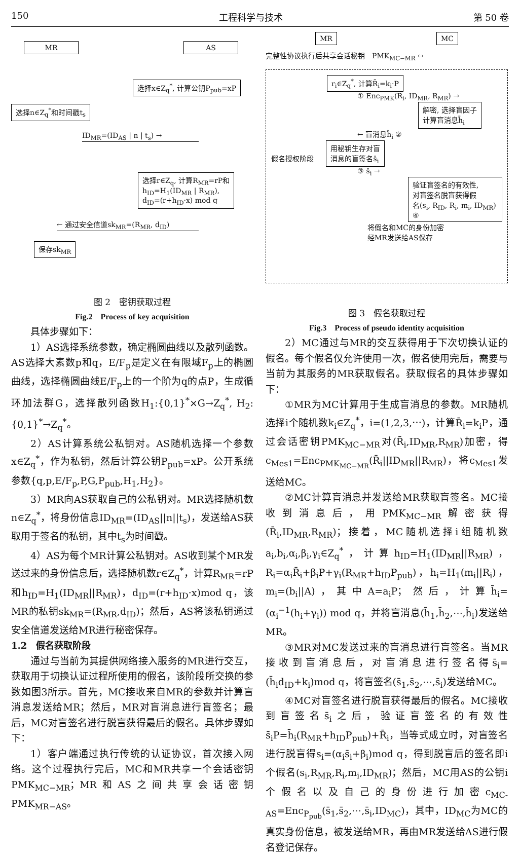150 工程科学与技术 第 50 卷
MR AS
选择x∈Z<sub>q</sub><sup>*</sup>, 计算公钥P<sub>pub</sub>=xP
选择n∈Z<sub>q</sub><sup>*</sup>和时间戳t<sub>s</sub>
ID<sub>MR</sub>=(ID<sub>AS</sub> | n | t<sub>s</sub>) →
选择r∈Z<sub>q</sub>, 计算R<sub>MR</sub>=rP和
h<sub>ID</sub>=H<sub>1</sub>(ID<sub>MR</sub> | R<sub>MR</sub>),
d<sub>ID</sub>=(r+h<sub>ID</sub>·x) mod q
← 通过安全信道sk<sub>MR</sub>=(R<sub>MR</sub>, d<sub>ID</sub>)
保存sk<sub>MR</sub>
图 2　密钥获取过程
Fig.2　Process of key acquisition
具体步骤如下：
1）AS选择系统参数，确定椭圆曲线以及散列函数。AS选择大素数p和q，E/F<sub>p</sub>是定义在有限域F<sub>p</sub>上的椭圆曲线，选择椭圆曲线E/F<sub>p</sub>上的一个阶为q的点P，生成循环加法群G，选择散列函数H<sub>1</sub>:{0,1}<sup>*</sup>×G→Z<sub>q</sub><sup>*</sup>, H<sub>2</sub>:{0,1}<sup>*</sup>→Z<sub>q</sub><sup>*</sup>。
2）AS计算系统公私钥对。AS随机选择一个参数x∈Z<sub>q</sub><sup>*</sup>，作为私钥，然后计算公钥P<sub>pub</sub>=xP。公开系统参数{q,p,E/F<sub>p</sub>,P,G,P<sub>pub</sub>,H<sub>1</sub>,H<sub>2</sub>}。
3）MR向AS获取自己的公私钥对。MR选择随机数n∈Z<sub>q</sub><sup>*</sup>，将身份信息ID<sub>MR</sub>=(ID<sub>AS</sub>||n||t<sub>s</sub>)，发送给AS获取用于签名的私钥，其中t<sub>s</sub>为时间戳。
4）AS为每个MR计算公私钥对。AS收到某个MR发送过来的身份信息后，选择随机数r∈Z<sub>q</sub><sup>*</sup>，计算R<sub>MR</sub>=rP和h<sub>ID</sub>=H<sub>1</sub>(ID<sub>MR</sub>||R<sub>MR</sub>)，d<sub>ID</sub>=(r+h<sub>ID</sub>·x)mod q，该MR的私钥sk<sub>MR</sub>=(R<sub>MR</sub>,d<sub>ID</sub>)；然后，AS将该私钥通过安全信道发送给MR进行秘密保存。
1.2　假名获取阶段
通过与当前为其提供网络接入服务的MR进行交互，获取用于切换认证过程所使用的假名，该阶段所交换的参数如图3所示。首先，MC接收来自MR的参数并计算盲消息发送给MR；然后，MR对盲消息进行盲签名；最后，MC对盲签名进行脱盲获得最后的假名。具体步骤如下：
1）客户端通过执行传统的认证协议，首次接入网络。这个过程执行完后，MC和MR共享一个会话密钥PMK<sub>MC−MR</sub>；MR和AS之间共享会话密钥PMK<sub>MR−AS</sub>。
MR MC
完整性协议执行后共享会话秘钥　PMK<sub>MC−MR</sub> ↔
r<sub>i</sub>∈Z<sub>q</sub><sup>*</sup>, 计算R̄<sub>i</sub>=k<sub>i</sub>·P
① Enc<sub>PMK</sub>(R̄<sub>i</sub>, ID<sub>MR</sub>, R<sub>MR</sub>) →
解密, 选择盲因子
计算盲消息h̄<sub>i</sub>
← 盲消息h̄<sub>i</sub> ②
假名授权阶段 用秘钥生存对盲
消息的盲签名s̄<sub>i</sub>
③ s̄<sub>i</sub> →
验证盲签名的有效性,
对盲签名脱盲获得假
名(s<sub>i</sub>, R<sub>ID</sub>, R<sub>i</sub>, m<sub>i</sub>, ID<sub>MR</sub>) ④
将假名和MC的身份加密
经MR发送给AS保存
图 3　假名获取过程
Fig.3　Process of pseudo identity acquisition
2）MC通过与MR的交互获得用于下次切换认证的假名。每个假名仅允许使用一次，假名使用完后，需要与当前为其服务的MR获取假名。获取假名的具体步骤如下：
①MR为MC计算用于生成盲消息的参数。MR随机选择i个随机数k<sub>i</sub>∈Z<sub>q</sub><sup>*</sup>，i=(1,2,3,⋯)，计算R̄<sub>i</sub>=k<sub>i</sub>P，通过会话密钥PMK<sub>MC−MR</sub>对(R̄<sub>i</sub>,ID<sub>MR</sub>,R<sub>MR</sub>)加密，得c<sub>Mes1</sub>=Enc<sub>PMK<sub>MC−MR</sub></sub>(R̄<sub>i</sub>||ID<sub>MR</sub>||R<sub>MR</sub>)，将c<sub>Mes1</sub>发送给MC。
②MC计算盲消息并发送给MR获取盲签名。MC接收到消息后，用PMK<sub>MC−MR</sub>解密获得(R̄<sub>i</sub>,ID<sub>MR</sub>,R<sub>MR</sub>)；接着，MC随机选择i组随机数a<sub>i</sub>,b<sub>i</sub>,α<sub>i</sub>,β<sub>i</sub>,γ<sub>i</sub>∈Z<sub>q</sub><sup>*</sup>，计算h<sub>ID</sub>=H<sub>1</sub>(ID<sub>MR</sub>||R<sub>MR</sub>)，R<sub>i</sub>=α<sub>i</sub>R̄<sub>i</sub>+β<sub>i</sub>P+γ<sub>i</sub>(R<sub>MR</sub>+h<sub>ID</sub>P<sub>pub</sub>)，h<sub>i</sub>=H<sub>1</sub>(m<sub>i</sub>||R<sub>i</sub>)，m<sub>i</sub>=(b<sub>i</sub>||A)，其中A=a<sub>i</sub>P；然后，计算h̄<sub>i</sub>=(α<sub>i</sub><sup>−1</sup>(h<sub>i</sub>+γ<sub>i</sub>)) mod q，并将盲消息(h̄<sub>1</sub>,h̄<sub>2</sub>,⋯,h̄<sub>i</sub>)发送给MR。
③MR对MC发送过来的盲消息进行盲签名。当MR接收到盲消息后，对盲消息进行签名得s̄<sub>i</sub>=(h̄<sub>i</sub>d<sub>ID</sub>+k<sub>i</sub>)mod q，将盲签名(s̄<sub>1</sub>,s̄<sub>2</sub>,⋯,s̄<sub>i</sub>)发送给MC。
④MC对盲签名进行脱盲获得最后的假名。MC接收到盲签名s̄<sub>i</sub>之后，验证盲签名的有效性s̄<sub>i</sub>P=h̄<sub>i</sub>(R<sub>MR</sub>+h<sub>ID</sub>P<sub>pub</sub>)+R̄<sub>i</sub>，当等式成立时，对盲签名进行脱盲得s<sub>i</sub>=(α<sub>i</sub>s̄<sub>i</sub>+β<sub>i</sub>)mod q，得到脱盲后的签名即i个假名(s<sub>i</sub>,R<sub>MR</sub>,R<sub>i</sub>,m<sub>i</sub>,ID<sub>MR</sub>)；然后，MC用AS的公钥i个假名以及自己的身份进行加密c<sub>MC-AS</sub>=Enc<sub>P<sub>pub</sub></sub>(s̄<sub>1</sub>,s̄<sub>2</sub>,⋯,s̄<sub>i</sub>,ID<sub>MC</sub>)，其中，ID<sub>MC</sub>为MC的真实身份信息，被发送给MR，再由MR发送给AS进行假名登记保存。